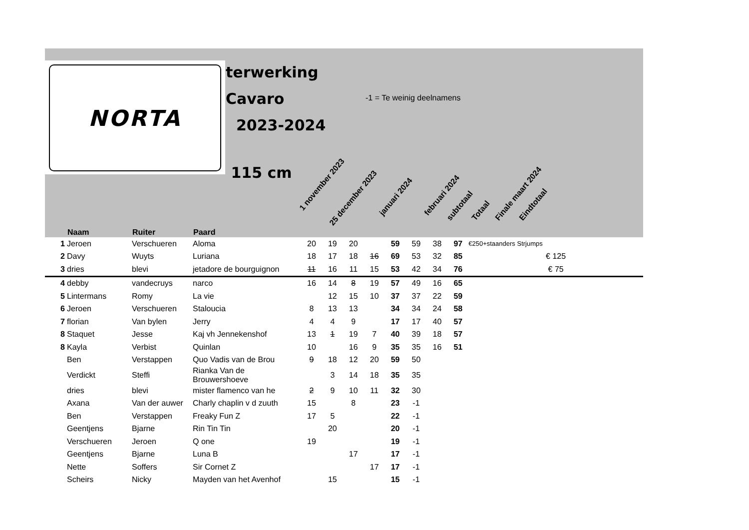NORTA
terwerking
Cavaro
2023-2024
115 cm
-1 = Te weinig deelnamens
1 november 2023
25 december 2023
januari 2024 februari 2024
subtotaal Totaal Finale maart 2024 Eindtotaal
| | Naam | Ruiter | Paard | | | | | | | | | |
| --- | --- | --- | --- | --- | --- | --- | --- | --- | --- | --- | --- | --- |
| 1 | Jeroen | Verschueren | Aloma | 20 | 19 | 20 | | 59 | 59 | 38 | 97 | €250+staanders Strjumps |
| 2 | Davy | Wuyts | Luriana | 18 | 17 | 18 | 16 | 69 | 53 | 32 | 85 | € 125 |
| 3 | dries | blevi | jetadore de bourguignon | 11 | 16 | 11 | 15 | 53 | 42 | 34 | 76 | € 75 |
| 4 | debby | vandecruys | narco | 16 | 14 | 8 | 19 | 57 | 49 | 16 | 65 | |
| 5 | Lintermans | Romy | La vie | | 12 | 15 | 10 | 37 | 37 | 22 | 59 | |
| 6 | Jeroen | Verschueren | Staloucia | 8 | 13 | 13 | | 34 | 34 | 24 | 58 | |
| 7 | florian | Van bylen | Jerry | 4 | 4 | 9 | | 17 | 17 | 40 | 57 | |
| 8 | Staquet | Jesse | Kaj vh Jennekenshof | 13 | 1 | 19 | 7 | 40 | 39 | 18 | 57 | |
| 8 | Kayla | Verbist | Quinlan | 10 | | 16 | 9 | 35 | 35 | 16 | 51 | |
| | Ben | Verstappen | Quo Vadis van de Brou | 9 | 18 | 12 | 20 | 59 | 50 | | | |
| | Verdickt | Steffi | Rianka Van de Brouwershoeve | | 3 | 14 | 18 | 35 | 35 | | | |
| | dries | blevi | mister flamenco van he | 2 | 9 | 10 | 11 | 32 | 30 | | | |
| | Axana | Van der auwer | Charly chaplin v d zuuth | 15 | | 8 | | 23 | -1 | | | |
| | Ben | Verstappen | Freaky Fun Z | 17 | 5 | | | 22 | -1 | | | |
| | Geentjens | Bjarne | Rin Tin Tin | | 20 | | | 20 | -1 | | | |
| | Verschueren | Jeroen | Q one | 19 | | | | 19 | -1 | | | |
| | Geentjens | Bjarne | Luna B | | | 17 | | 17 | -1 | | | |
| | Nette | Soffers | Sir Cornet Z | | | | 17 | 17 | -1 | | | |
| | Scheirs | Nicky | Mayden van het Avenhof | | 15 | | | 15 | -1 | | | |